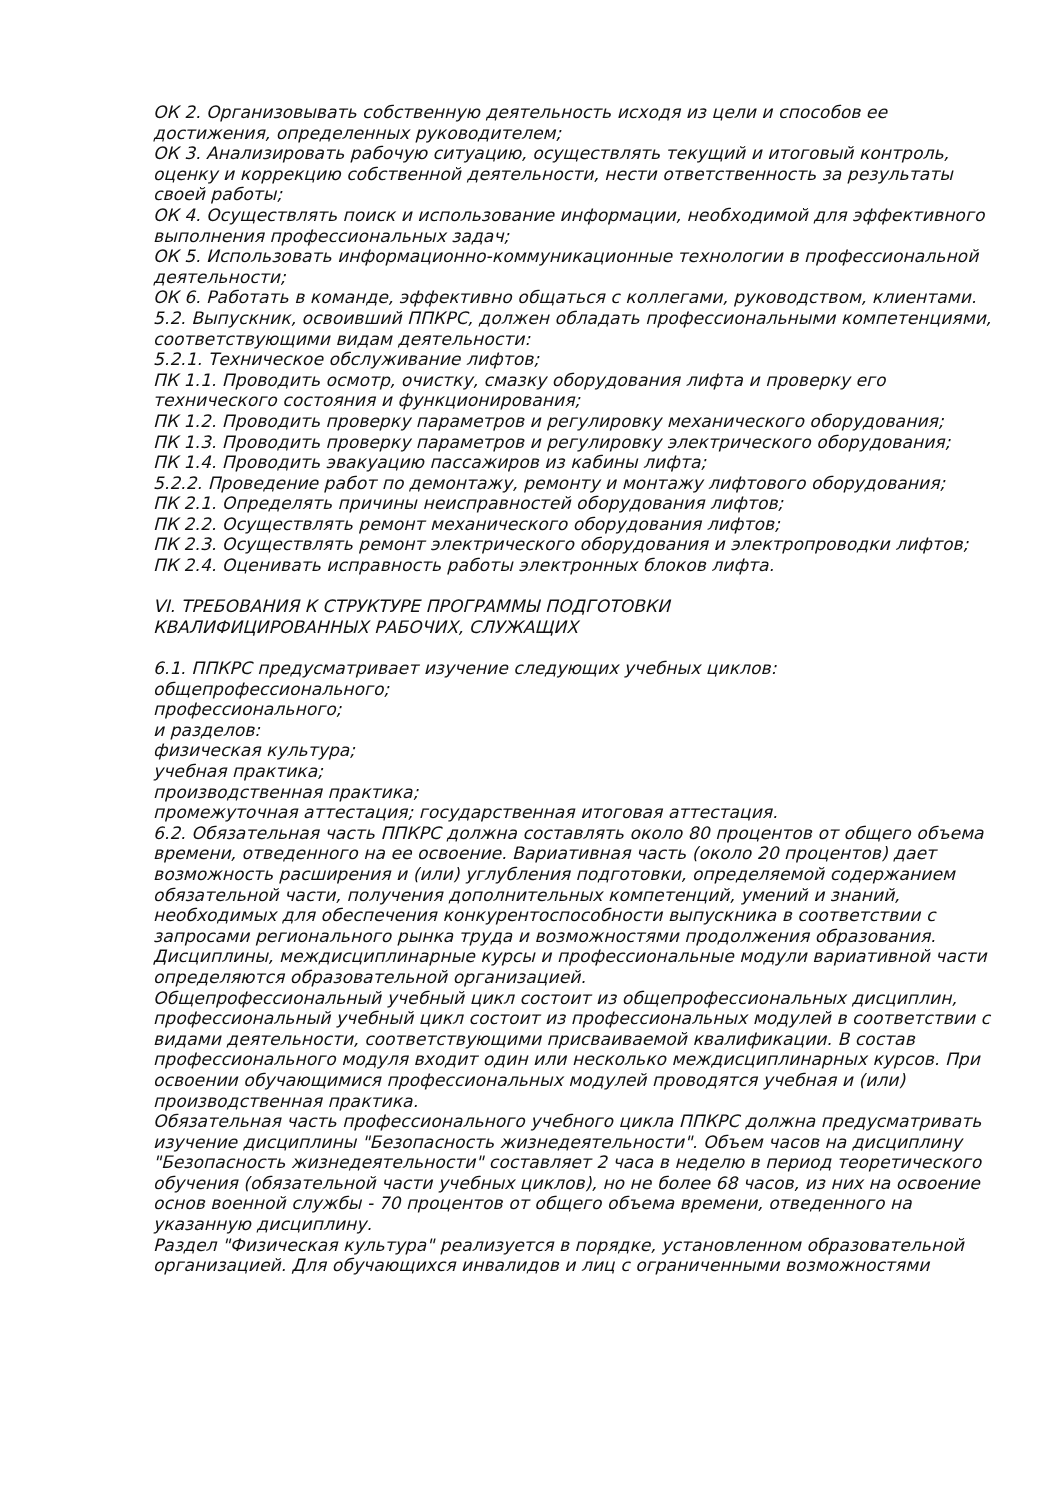ОК 2. Организовывать собственную деятельность исходя из цели и способов ее достижения, определенных руководителем;
ОК 3. Анализировать рабочую ситуацию, осуществлять текущий и итоговый контроль, оценку и коррекцию собственной деятельности, нести ответственность за результаты своей работы;
ОК 4. Осуществлять поиск и использование информации, необходимой для эффективного выполнения профессиональных задач;
ОК 5. Использовать информационно-коммуникационные технологии в профессиональной деятельности;
ОК 6. Работать в команде, эффективно общаться с коллегами, руководством, клиентами.
5.2. Выпускник, освоивший ППКРС, должен обладать профессиональными компетенциями, соответствующими видам деятельности:
5.2.1. Техническое обслуживание лифтов;
ПК 1.1. Проводить осмотр, очистку, смазку оборудования лифта и проверку его технического состояния и функционирования;
ПК 1.2. Проводить проверку параметров и регулировку механического оборудования;
ПК 1.3. Проводить проверку параметров и регулировку электрического оборудования;
ПК 1.4. Проводить эвакуацию пассажиров из кабины лифта;
5.2.2. Проведение работ по демонтажу, ремонту и монтажу лифтового оборудования;
ПК 2.1. Определять причины неисправностей оборудования лифтов;
ПК 2.2. Осуществлять ремонт механического оборудования лифтов;
ПК 2.3. Осуществлять ремонт электрического оборудования и электропроводки лифтов;
ПК 2.4. Оценивать исправность работы электронных блоков лифта.
VI. ТРЕБОВАНИЯ К СТРУКТУРЕ ПРОГРАММЫ ПОДГОТОВКИ
КВАЛИФИЦИРОВАННЫХ РАБОЧИХ, СЛУЖАЩИХ
6.1. ППКРС предусматривает изучение следующих учебных циклов:
общепрофессионального;
профессионального;
и разделов:
физическая культура;
учебная практика;
производственная практика;
промежуточная аттестация; государственная итоговая аттестация.
6.2. Обязательная часть ППКРС должна составлять около 80 процентов от общего объема времени, отведенного на ее освоение. Вариативная часть (около 20 процентов) дает возможность расширения и (или) углубления подготовки, определяемой содержанием обязательной части, получения дополнительных компетенций, умений и знаний, необходимых для обеспечения конкурентоспособности выпускника в соответствии с запросами регионального рынка труда и возможностями продолжения образования. Дисциплины, междисциплинарные курсы и профессиональные модули вариативной части определяются образовательной организацией.
Общепрофессиональный учебный цикл состоит из общепрофессиональных дисциплин, профессиональный учебный цикл состоит из профессиональных модулей в соответствии с видами деятельности, соответствующими присваиваемой квалификации. В состав профессионального модуля входит один или несколько междисциплинарных курсов. При освоении обучающимися профессиональных модулей проводятся учебная и (или) производственная практика.
Обязательная часть профессионального учебного цикла ППКРС должна предусматривать изучение дисциплины "Безопасность жизнедеятельности". Объем часов на дисциплину "Безопасность жизнедеятельности" составляет 2 часа в неделю в период теоретического обучения (обязательной части учебных циклов), но не более 68 часов, из них на освоение основ военной службы - 70 процентов от общего объема времени, отведенного на указанную дисциплину.
Раздел "Физическая культура" реализуется в порядке, установленном образовательной организацией. Для обучающихся инвалидов и лиц с ограниченными возможностями